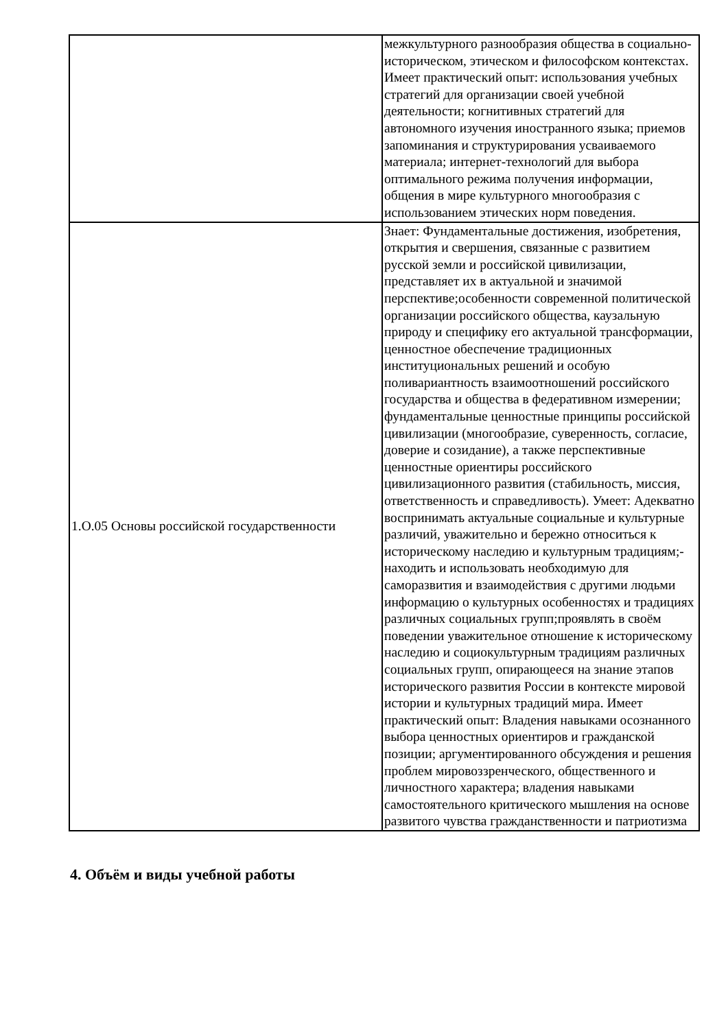| | межкультурного разнообразия общества в социально-историческом, этическом и философском контекстах. Имеет практический опыт: использования учебных стратегий для организации своей учебной деятельности; когнитивных стратегий для автономного изучения иностранного языка; приемов запоминания и структурирования усваиваемого материала; интернет-технологий для выбора оптимального режима получения информации, общения в мире культурного многообразия с использованием этических норм поведения. |
| 1.О.05 Основы российской государственности | Знает: Фундаментальные достижения, изобретения, открытия и свершения, связанные с развитием русской земли и российской цивилизации, представляет их в актуальной и значимой перспективе;особенности современной политической организации российского общества, каузальную природу и специфику его актуальной трансформации, ценностное обеспечение традиционных институциональных решений и особую поливариантность взаимоотношений российского государства и общества в федеративном измерении; фундаментальные ценностные принципы российской цивилизации (многообразие, суверенность, согласие, доверие и созидание), а также перспективные ценностные ориентиры российского цивилизационного развития (стабильность, миссия, ответственность и справедливость). Умеет: Адекватно воспринимать актуальные социальные и культурные различий, уважительно и бережно относиться к историческому наследию и культурным традициям;- находить и использовать необходимую для саморазвития и взаимодействия с другими людьми информацию о культурных особенностях и традициях различных социальных групп;проявлять в своём поведении уважительное отношение к историческому наследию и социокультурным традициям различных социальных групп, опирающееся на знание этапов исторического развития России в контексте мировой истории и культурных традиций мира. Имеет практический опыт: Владения навыками осознанного выбора ценностных ориентиров и гражданской позиции; аргументированного обсуждения и решения проблем мировоззренческого, общественного и личностного характера; владения навыками самостоятельного критического мышления на основе развитого чувства гражданственности и патриотизма |
4. Объём и виды учебной работы